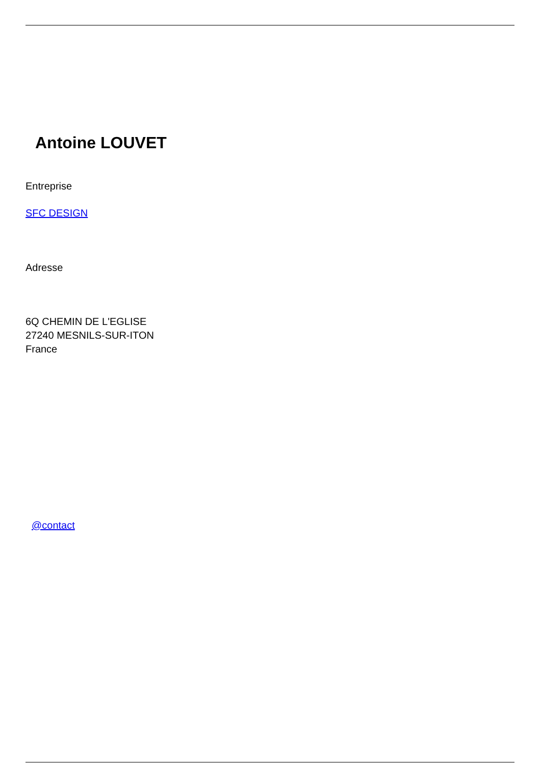Antoine LOUVET
Entreprise
SFC DESIGN
Adresse
6Q CHEMIN DE L'EGLISE
27240 MESNILS-SUR-ITON
France
@contact